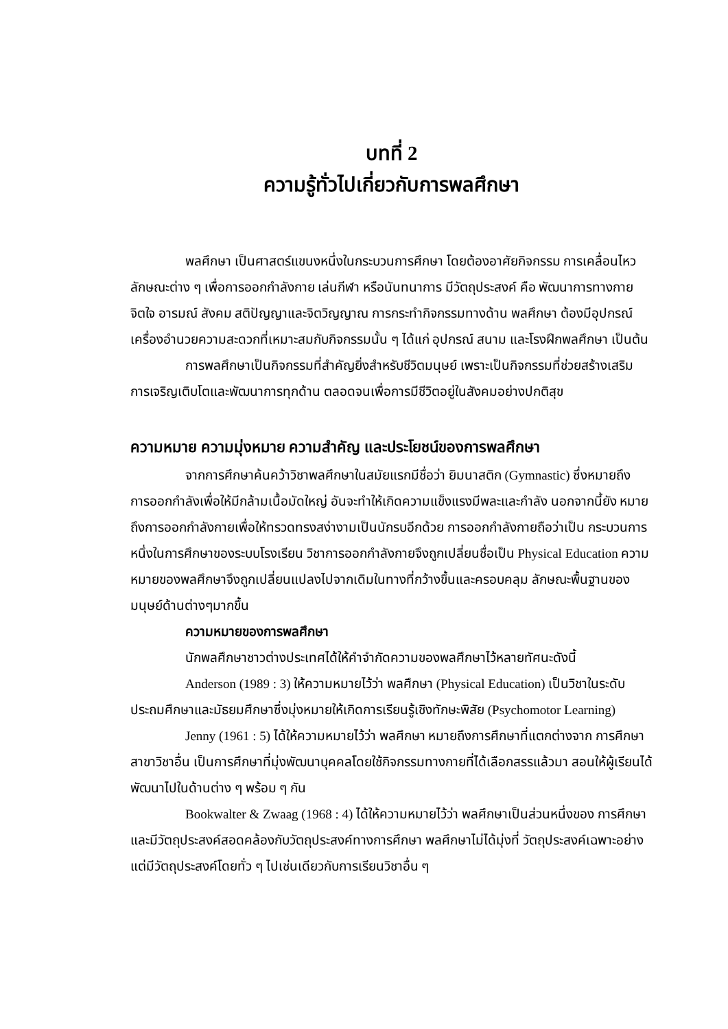บทที่ 2
ความรู้ทั่วไปเกี่ยวกับการพลศึกษา
พลศึกษา เป็นศาสตร์แขนงหนึ่งในกระบวนการศึกษา โดยต้องอาศัยกิจกรรม การเคลื่อนไหว ลักษณะต่าง ๆ เพื่อการออกกำลังกาย เล่นกีฬา หรือนันทนาการ มีวัตถุประสงค์ คือ พัฒนาการทางกาย จิตใจ อารมณ์ สังคม สติปัญญาและจิตวิญญาณ การกระทำกิจกรรมทางด้าน พลศึกษา ต้องมีอุปกรณ์ เครื่องอำนวยความสะดวกที่เหมาะสมกับกิจกรรมนั้น ๆ ได้แก่ อุปกรณ์ สนาม และโรงฝึกพลศึกษา เป็นต้น
การพลศึกษาเป็นกิจกรรมที่สำคัญยิ่งสำหรับชีวิตมนุษย์ เพราะเป็นกิจกรรมที่ช่วยสร้างเสริม การเจริญเติบโตและพัฒนาการทุกด้าน ตลอดจนเพื่อการมีชีวิตอยู่ในสังคมอย่างปกติสุข
ความหมาย ความมุ่งหมาย ความสำคัญ และประโยชน์ของการพลศึกษา
จากการศึกษาค้นคว้าวิชาพลศึกษาในสมัยแรกมีชื่อว่า ยิมนาสติก (Gymnastic) ซึ่งหมายถึง การออกกำลังเพื่อให้มีกล้ามเนื้อมัดใหญ่ อันจะทำให้เกิดความแข็งแรงมีพละและกำลัง นอกจากนี้ยัง หมายถึงการออกกำลังกายเพื่อให้ทรวดทรงสง่างามเป็นนักรบอีกด้วย การออกกำลังกายถือว่าเป็น กระบวนการหนึ่งในการศึกษาของระบบโรงเรียน วิชาการออกกำลังกายจึงถูกเปลี่ยนชื่อเป็น Physical Education ความหมายของพลศึกษาจึงถูกเปลี่ยนแปลงไปจากเดิมในทางที่กว้างขึ้นและครอบคลุม ลักษณะพื้นฐานของมนุษย์ด้านต่างๆมากขึ้น
ความหมายของการพลศึกษา
นักพลศึกษาชาวต่างประเทศได้ให้คำจำกัดความของพลศึกษาไว้หลายทัศนะดังนี้
Anderson (1989 : 3) ให้ความหมายไว้ว่า พลศึกษา (Physical Education) เป็นวิชาในระดับ ประถมศึกษาและมัธยมศึกษาซึ่งมุ่งหมายให้เกิดการเรียนรู้เชิงทักษะพิสัย (Psychomotor Learning)
Jenny (1961 : 5) ได้ให้ความหมายไว้ว่า พลศึกษา หมายถึงการศึกษาที่แตกต่างจาก การศึกษาสาขาวิชาอื่น เป็นการศึกษาที่มุ่งพัฒนาบุคคลโดยใช้กิจกรรมทางกายที่ได้เลือกสรรแล้วมา สอนให้ผู้เรียนได้พัฒนาไปในด้านต่าง ๆ พร้อม ๆ กัน
Bookwalter & Zwaag (1968 : 4) ได้ให้ความหมายไว้ว่า พลศึกษาเป็นส่วนหนึ่งของ การศึกษาและมีวัตถุประสงค์สอดคล้องกับวัตถุประสงค์ทางการศึกษา พลศึกษาไม่ได้มุ่งที่ วัตถุประสงค์เฉพาะอย่างแต่มีวัตถุประสงค์โดยทั่ว ๆ ไปเช่นเดียวกับการเรียนวิชาอื่น ๆ